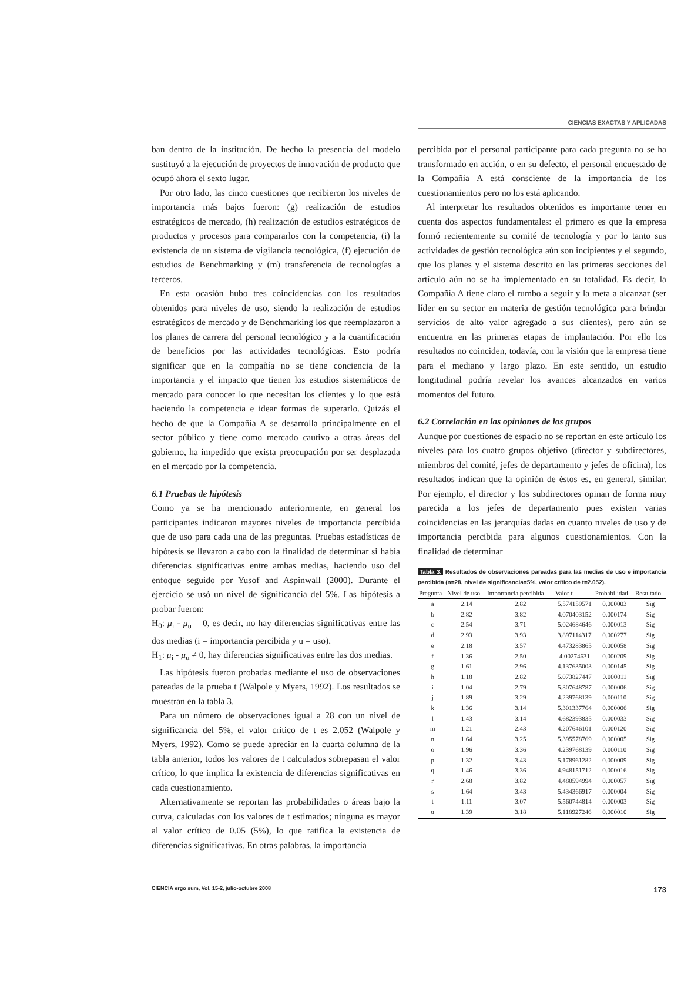CIENCIAS EXACTAS Y APLICADAS
ban dentro de la institución. De hecho la presencia del modelo sustituyó a la ejecución de proyectos de innovación de producto que ocupó ahora el sexto lugar.
Por otro lado, las cinco cuestiones que recibieron los niveles de importancia más bajos fueron: (g) realización de estudios estratégicos de mercado, (h) realización de estudios estratégicos de productos y procesos para compararlos con la competencia, (i) la existencia de un sistema de vigilancia tecnológica, (f) ejecución de estudios de Benchmarking y (m) transferencia de tecnologías a terceros.
En esta ocasión hubo tres coincidencias con los resultados obtenidos para niveles de uso, siendo la realización de estudios estratégicos de mercado y de Benchmarking los que reemplazaron a los planes de carrera del personal tecnológico y a la cuantificación de beneficios por las actividades tecnológicas. Esto podría significar que en la compañía no se tiene conciencia de la importancia y el impacto que tienen los estudios sistemáticos de mercado para conocer lo que necesitan los clientes y lo que está haciendo la competencia e idear formas de superarlo. Quizás el hecho de que la Compañía A se desarrolla principalmente en el sector público y tiene como mercado cautivo a otras áreas del gobierno, ha impedido que exista preocupación por ser desplazada en el mercado por la competencia.
6.1 Pruebas de hipótesis
Como ya se ha mencionado anteriormente, en general los participantes indicaron mayores niveles de importancia percibida que de uso para cada una de las preguntas. Pruebas estadísticas de hipótesis se llevaron a cabo con la finalidad de determinar si había diferencias significativas entre ambas medias, haciendo uso del enfoque seguido por Yusof and Aspinwall (2000). Durante el ejercicio se usó un nivel de significancia del 5%. Las hipótesis a probar fueron:
H<sub>0</sub>: μ<sub>i</sub> - μ<sub>u</sub> = 0, es decir, no hay diferencias significativas entre las dos medias (i = importancia percibida y u = uso).
H<sub>1</sub>: μ<sub>i</sub> - μ<sub>u</sub> ≠ 0, hay diferencias significativas entre las dos medias.
Las hipótesis fueron probadas mediante el uso de observaciones pareadas de la prueba t (Walpole y Myers, 1992). Los resultados se muestran en la tabla 3.
Para un número de observaciones igual a 28 con un nivel de significancia del 5%, el valor crítico de t es 2.052 (Walpole y Myers, 1992). Como se puede apreciar en la cuarta columna de la tabla anterior, todos los valores de t calculados sobrepasan el valor crítico, lo que implica la existencia de diferencias significativas en cada cuestionamiento.
Alternativamente se reportan las probabilidades o áreas bajo la curva, calculadas con los valores de t estimados; ninguna es mayor al valor crítico de 0.05 (5%), lo que ratifica la existencia de diferencias significativas. En otras palabras, la importancia
percibida por el personal participante para cada pregunta no se ha transformado en acción, o en su defecto, el personal encuestado de la Compañía A está consciente de la importancia de los cuestionamientos pero no los está aplicando.
Al interpretar los resultados obtenidos es importante tener en cuenta dos aspectos fundamentales: el primero es que la empresa formó recientemente su comité de tecnología y por lo tanto sus actividades de gestión tecnológica aún son incipientes y el segundo, que los planes y el sistema descrito en las primeras secciones del artículo aún no se ha implementado en su totalidad. Es decir, la Compañía A tiene claro el rumbo a seguir y la meta a alcanzar (ser líder en su sector en materia de gestión tecnológica para brindar servicios de alto valor agregado a sus clientes), pero aún se encuentra en las primeras etapas de implantación. Por ello los resultados no coinciden, todavía, con la visión que la empresa tiene para el mediano y largo plazo. En este sentido, un estudio longitudinal podría revelar los avances alcanzados en varios momentos del futuro.
6.2 Correlación en las opiniones de los grupos
Aunque por cuestiones de espacio no se reportan en este artículo los niveles para los cuatro grupos objetivo (director y subdirectores, miembros del comité, jefes de departamento y jefes de oficina), los resultados indican que la opinión de éstos es, en general, similar. Por ejemplo, el director y los subdirectores opinan de forma muy parecida a los jefes de departamento pues existen varias coincidencias en las jerarquías dadas en cuanto niveles de uso y de importancia percibida para algunos cuestionamientos. Con la finalidad de determinar
Tabla 3. Resultados de observaciones pareadas para las medias de uso e importancia percibida (n=28, nivel de significancia=5%, valor crítico de t=2.052).
| Pregunta | Nivel de uso | Importancia percibida | Valor t | Probabilidad | Resultado |
| --- | --- | --- | --- | --- | --- |
| a | 2.14 | 2.82 | 5.574159571 | 0.000003 | Sig |
| b | 2.82 | 3.82 | 4.070403152 | 0.000174 | Sig |
| c | 2.54 | 3.71 | 5.024684646 | 0.000013 | Sig |
| d | 2.93 | 3.93 | 3.897114317 | 0.000277 | Sig |
| e | 2.18 | 3.57 | 4.473283865 | 0.000058 | Sig |
| f | 1.36 | 2.50 | 4.00274631 | 0.000209 | Sig |
| g | 1.61 | 2.96 | 4.137635003 | 0.000145 | Sig |
| h | 1.18 | 2.82 | 5.073827447 | 0.000011 | Sig |
| i | 1.04 | 2.79 | 5.307648787 | 0.000006 | Sig |
| j | 1.89 | 3.29 | 4.239768139 | 0.000110 | Sig |
| k | 1.36 | 3.14 | 5.301337764 | 0.000006 | Sig |
| l | 1.43 | 3.14 | 4.682393835 | 0.000033 | Sig |
| m | 1.21 | 2.43 | 4.207646101 | 0.000120 | Sig |
| n | 1.64 | 3.25 | 5.395578769 | 0.000005 | Sig |
| o | 1.96 | 3.36 | 4.239768139 | 0.000110 | Sig |
| p | 1.32 | 3.43 | 5.178961282 | 0.000009 | Sig |
| q | 1.46 | 3.36 | 4.948151712 | 0.000016 | Sig |
| r | 2.68 | 3.82 | 4.480594994 | 0.000057 | Sig |
| s | 1.64 | 3.43 | 5.434366917 | 0.000004 | Sig |
| t | 1.11 | 3.07 | 5.560744814 | 0.000003 | Sig |
| u | 1.39 | 3.18 | 5.118927246 | 0.000010 | Sig |
CIENCIA ergo sum, Vol. 15-2, julio-octubre 2008 173